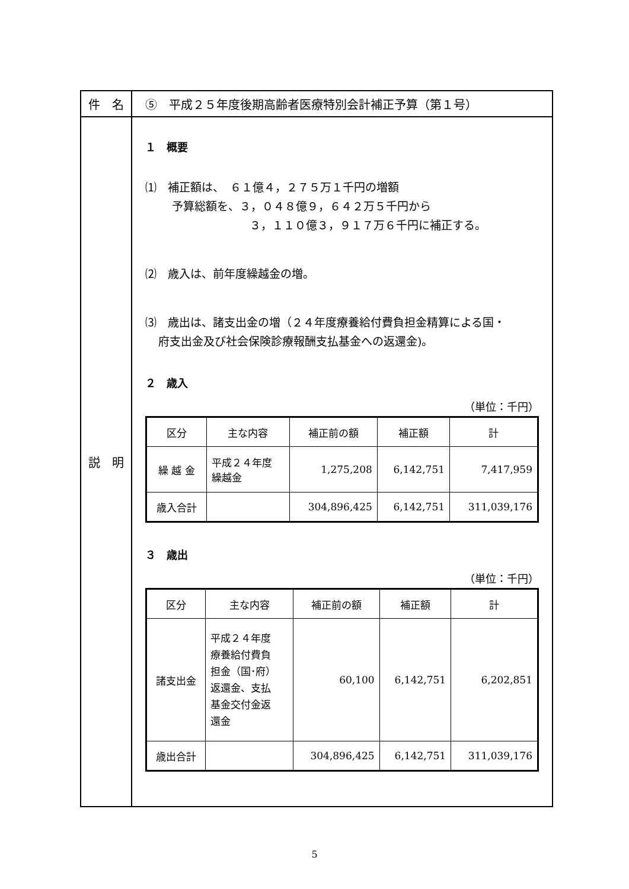| 件 名 | ⑤ 平成２５年度後期高齢者医療特別会計補正予算（第１号） |
| 説 明 | １ 概要 ⑴ 補正額は、 ６１億４，２７５万１千円の増額 予算総額を、３，０４８億９，６４２万５千円から ３，１１０億３，９１７万６千円に補正する。 ⑵ 歳入は、前年度繰越金の増。 ⑶ 歳出は、諸支出金の増（２４年度療養給付費負担金精算による国・ 府支出金及び社会保険診療報酬支払基金への返還金)。 ２ 歳入 （単位：千円） / 区分 / 主な内容 / 補正前の額 / 補正額 / 計 / / --- / --- / --- / --- / --- / / 繰 越 金 / 平成２４年度 繰越金 / 1,275,208 / 6,142,751 / 7,417,959 / / 歳入合計 / / 304,896,425 / 6,142,751 / 311,039,176 / ３ 歳出 （単位：千円） / 区分 / 主な内容 / 補正前の額 / 補正額 / 計 / / --- / --- / --- / --- / --- / / 諸支出金 / 平成２４年度 療養給付費負 担金（国･府） 返還金、支払 基金交付金返 還金 / 60,100 / 6,142,751 / 6,202,851 / / 歳出合計 / / 304,896,425 / 6,142,751 / 311,039,176 / |
5